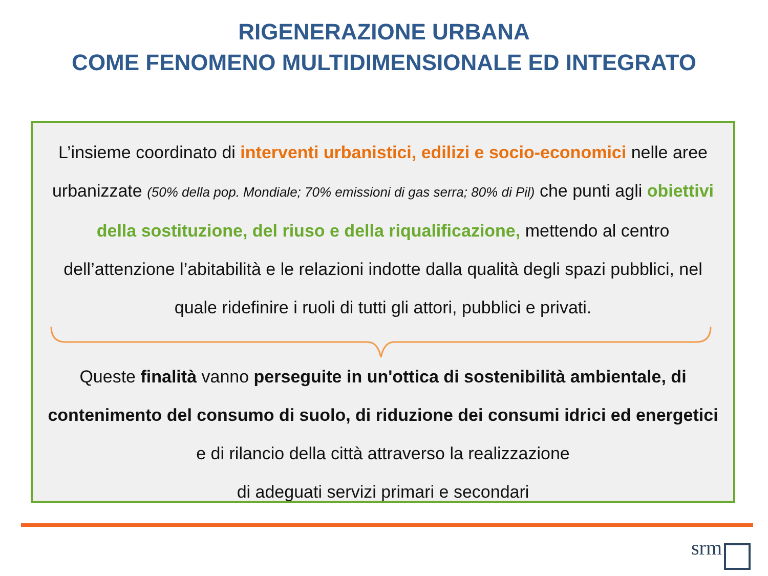RIGENERAZIONE URBANA
COME FENOMENO MULTIDIMENSIONALE ED INTEGRATO
L’insieme coordinato di interventi urbanistici, edilizi e socio-economici nelle aree urbanizzate (50% della pop. Mondiale; 70% emissioni di gas serra; 80% di Pil) che punti agli obiettivi della sostituzione, del riuso e della riqualificazione, mettendo al centro dell’attenzione l’abitabilità e le relazioni indotte dalla qualità degli spazi pubblici, nel quale ridefinire i ruoli di tutti gli attori, pubblici e privati.
Queste finalità vanno perseguite in un'ottica di sostenibilità ambientale, di contenimento del consumo di suolo, di riduzione dei consumi idrici ed energetici e di rilancio della città attraverso la realizzazione
di adeguati servizi primari e secondari
srm